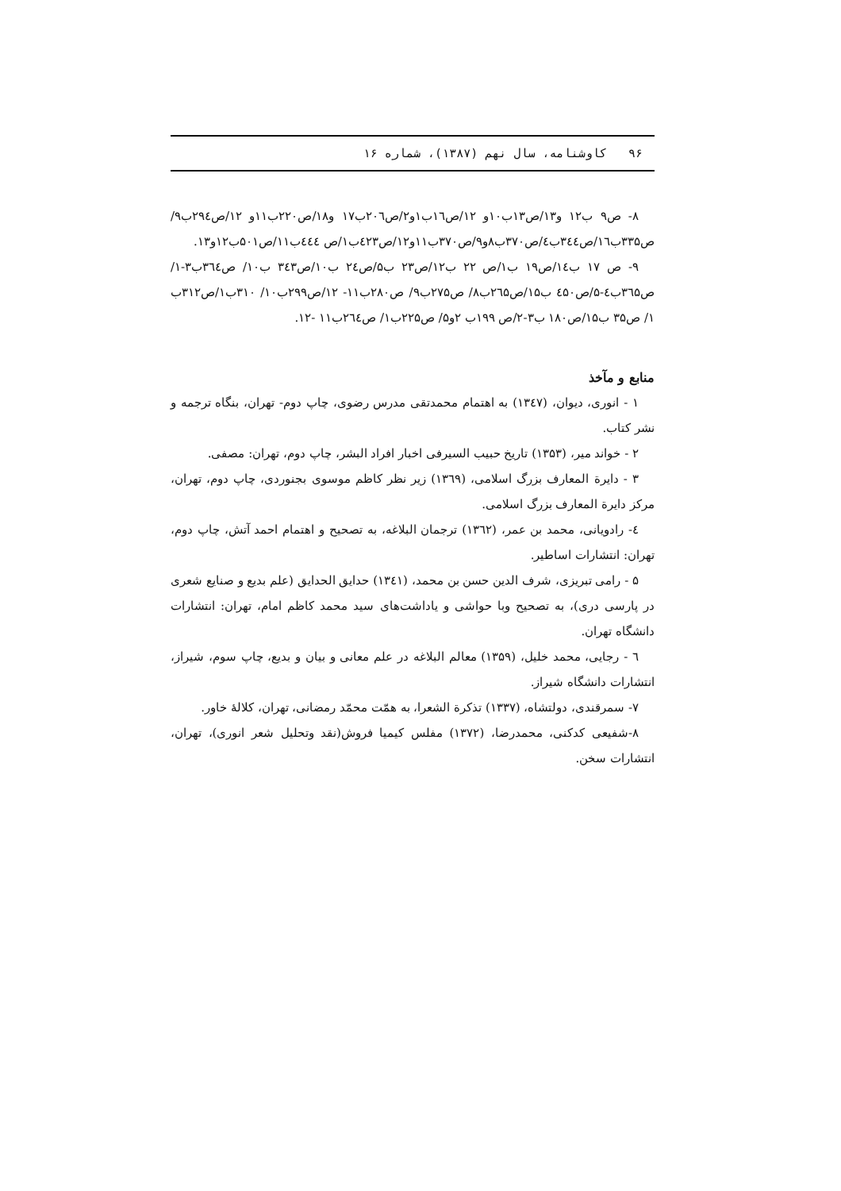۹۶ کاوشنامه، سال نهم (۱۳۸۷)، شماره ۱۶
۸- ص۹ ب۱۲ و۱۳/ص۱۳ب۱۰و ۱۲/ص۱٦ب۱و۲/ص۲۰٦ب۱۷ و۱۸/ص۲۲۰ب۱۱و ۱۲/ص۲۹٤ب۹/ص۳۳۵ب۱٦/ص۳٤٤ب٤/ص۳۷۰ب۸و۹/ص۳۷۰ب۱۱و۱۲/ص٤۲۳ب۱/ص ٤٤٤ب۱۱/ص۵۰۱ب۱۲و۱۳.
۹- ص ۱۷ ب۱٤/ص۱۹ ب۱/ص ۲۲ ب۱۲/ص۲۳ ب۵/ص۲٤ ب۱۰/ص۳٤۳ ب۱۰/ ص۳٦٤ب۳-۱/ص۳٦۵ب٤-۵/ص٤۵۰ ب۱۵/ص۲٦۵ب۸/ ص۲۷۵ب۹/ ص۲۸۰ب۱۱- ۱۲/ص۲۹۹ب۱۰/ ۳۱۰ب۱/ص۳۱۲ب ۱/ ص۳۵ ب۱۵/ص۱۸۰ ب۳-۲/ص ۱۹۹ب ۲و۵/ ص۲۲۵ب۱/ ص۲٦٤ب۱۱ -۱۲.
منابع و مآخذ
۱ - انوری، دیوان، (۱۳٤۷) به اهتمام محمدتقی مدرس رضوی، چاپ دوم- تهران، بنگاه ترجمه و نشر کتاب.
۲ - خواند میر، (۱۳۵۳) تاریخ حبیب السیرفی اخبار افراد البشر، چاپ دوم، تهران: مصفی.
۳ - دایرة المعارف بزرگ اسلامی، (۱۳٦۹) زیر نظر کاظم موسوی بجنوردی، چاپ دوم، تهران، مرکز دایرة المعارف بزرگ اسلامی.
٤- رادویانی، محمد بن عمر، (۱۳٦۲) ترجمان البلاغه، به تصحیح و اهتمام احمد آتش، چاپ دوم، تهران: انتشارات اساطیر.
۵ - رامی تبریزی، شرف الدین حسن بن محمد، (۱۳٤۱) حدایق الحدایق (علم بدیع و صنایع شعری در پارسی دری)، به تصحیح وبا حواشی و یاداشت‌های سید محمد کاظم امام، تهران: انتشارات دانشگاه تهران.
٦ - رجایی، محمد خلیل، (۱۳۵۹) معالم البلاغه در علم معانی و بیان و بدیع، چاپ سوم، شیراز، انتشارات دانشگاه شیراز.
۷- سمرقندی، دولتشاه، (۱۳۳۷) تذکرة الشعرا، به همّت محمّد رمضانی، تهران، کلالۀ خاور.
۸-شفیعی کدکنی، محمدرضا، (۱۳۷۲) مفلس کیمیا فروش(نقد وتحلیل شعر انوری)، تهران، انتشارات سخن.